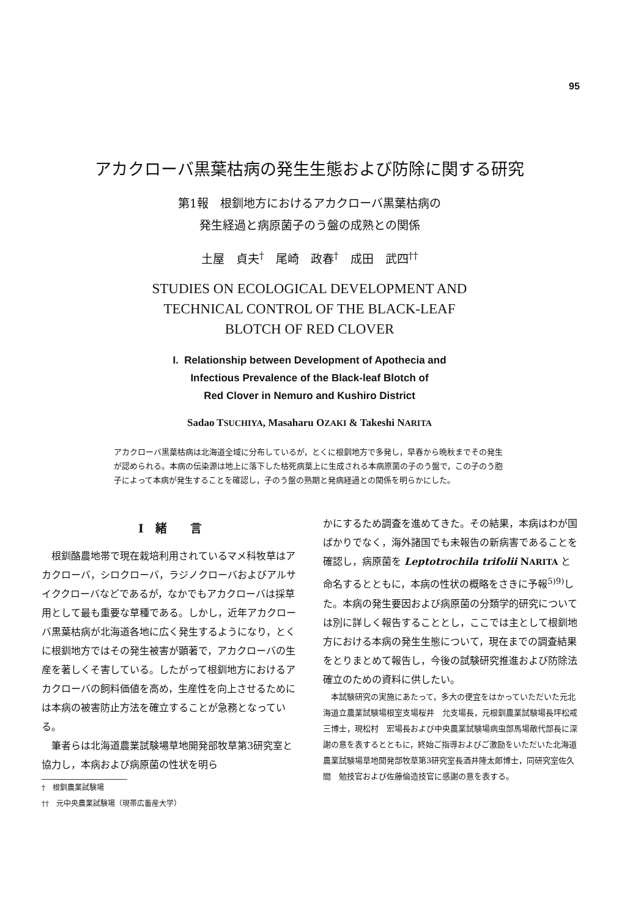95
アカクローバ黒葉枯病の発生生態および防除に関する研究
第1報　根釧地方におけるアカクローバ黒葉枯病の
発生経過と病原菌子のう盤の成熟との関係
土屋　貞夫<sup>†</sup>　尾崎　政春<sup>†</sup>　成田　武四<sup>††</sup>
STUDIES ON ECOLOGICAL DEVELOPMENT AND
TECHNICAL CONTROL OF THE BLACK-LEAF
BLOTCH OF RED CLOVER
I. Relationship between Development of Apothecia and
Infectious Prevalence of the Black-leaf Blotch of
Red Clover in Nemuro and Kushiro District
Sadao TSUCHIYA, Masaharu OZAKI & Takeshi NARITA
アカクローバ黒葉枯病は北海道全域に分布しているが，とくに根釧地方で多発し，早春から晩秋までその発生が認められる。本病の伝染源は地上に落下した枯死病葉上に生成される本病原菌の子のう盤で，この子のう胞子によって本病が発生することを確認し，子のう盤の熟期と発病経過との関係を明らかにした。
I　緒　　言
根釧酪農地帯で現在栽培利用されているマメ科牧草はアカクローバ，シロクローバ，ラジノクローバおよびアルサイククローバなどであるが，なかでもアカクローバは採草用として最も重要な草種である。しかし，近年アカクローバ黒葉枯病が北海道各地に広く発生するようになり，とくに根釧地方ではその発生被害が顕著で，アカクローバの生産を著しくそ害している。したがって根釧地方におけるアカクローバの飼料価値を高め，生産性を向上させるためには本病の被害防止方法を確立することが急務となっている。
筆者らは北海道農業試験場草地開発部牧草第3研究室と協力し，本病および病原菌の性状を明ら
†　根釧農業試験場
††　元中央農業試験場（現帯広畜産大学）
かにするため調査を進めてきた。その結果，本病はわが国ばかりでなく，海外諸国でも未報告の新病害であることを確認し，病原菌を Leptotrochila trifolii NARITA と命名するとともに，本病の性状の概略をさきに予報<sup>5)9)</sup>した。本病の発生要因および病原菌の分類学的研究については別に詳しく報告することとし，ここでは主として根釧地方における本病の発生生態について，現在までの調査結果をとりまとめて報告し，今後の試験研究推進および防除法確立のための資料に供したい。
本試験研究の実施にあたって，多大の便宜をはかっていただいた元北海道立農業試験場根室支場桜井　允支場長，元根釧農業試験場長坪松戒三博士，現松村　宏場長および中央農業試験場病虫部馬場敵代部長に深謝の意を表するとともに，終始ご指導およびご激励をいただいた北海道農業試験場草地開発部牧草第3研究室長酒井隆太郎博士，同研究室佐久間　勉技官および佐藤倫造技官に感謝の意を表する。